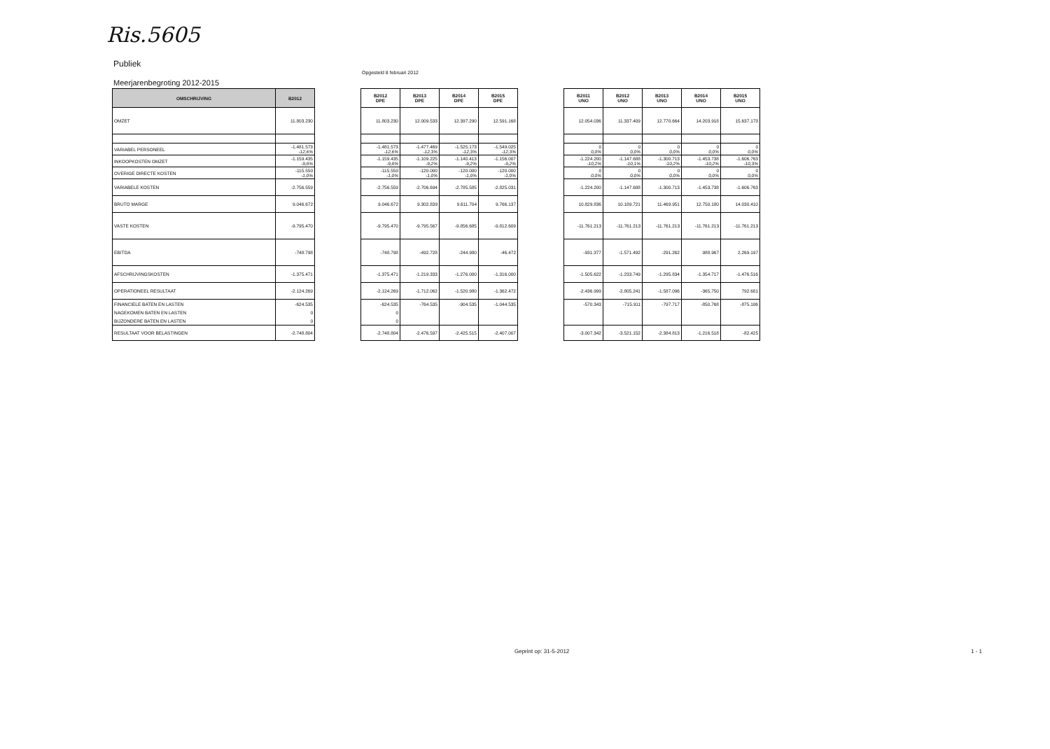Ris.5605
Publiek
Opgesteld 8 februari 2012
Meerjarenbegroting 2012-2015
| OMSCHRIJVING | B2012 |
| --- | --- |
| OMZET | 11.803.230 |
| VARIABEL PERSONEEL | -1.481.573 -12,6% |
| INKOOPKOSTEN OMZET | -1.159.435 -9,8% |
| OVERIGE DIRECTE KOSTEN | -115.550 -1,0% |
| VARIABELE KOSTEN | -2.756.559 |
| BRUTO MARGE | 9.046.672 |
| VASTE KOSTEN | -9.795.470 |
| EBITDA | -748.798 |
| AFSCHRIJVINGSKOSTEN | -1.375.471 |
| OPERATIONEEL RESULTAAT | -2.124.269 |
| FINANCIELE BATEN EN LASTEN | -624.535 |
| NAGEKOMEN BATEN EN LASTEN | 0 |
| BIJZONDERE BATEN EN LASTEN | 0 |
| RESULTAAT VOOR BELASTINGEN | -2.748.804 |
| B2012 DPE | B2013 DPE | B2014 DPE | B2015 DPE |
| --- | --- | --- | --- |
| 11.803.230 | 12.009.533 | 12.397.290 | 12.591.168 |
| -1.481.573 -12,6% | -1.477.469 -12,3% | -1.525.173 -12,3% | -1.549.025 -12,3% |
| -1.159.435 -9,8% | -1.109.225 -9,2% | -1.140.413 -9,2% | -1.156.007 -9,2% |
| -115.550 -1,0% | -120.000 -1,0% | -120.000 -1,0% | -120.000 -1,0% |
| -2.756.559 | -2.706.694 | -2.785.585 | -2.825.031 |
| 9.046.672 | 9.302.839 | 9.611.704 | 9.766.137 |
| -9.795.470 | -9.795.567 | -9.856.685 | -9.812.609 |
| -748.798 | -492.728 | -244.980 | -46.472 |
| -1.375.471 | -1.219.333 | -1.276.000 | -1.316.000 |
| -2.124.269 | -1.712.062 | -1.520.980 | -1.362.472 |
| -624.535 | -764.535 | -904.535 | -1.044.535 |
| 0 | | | |
| 0 | | | |
| -2.748.804 | -2.476.597 | -2.425.515 | -2.407.007 |
| B2011 UNO | B2012 UNO | B2013 UNO | B2014 UNO | B2015 UNO |
| --- | --- | --- | --- | --- |
| 12.054.036 | 11.337.409 | 12.770.664 | 14.203.918 | 15.637.173 |
| 0 0,0% | 0 0,0% | 0 0,0% | 0 0,0% | 0 0,0% |
| -1.224.200 -10,2% | -1.147.688 -10,1% | -1.300.713 -10,2% | -1.453.738 -10,2% | -1.606.763 -10,3% |
| 0 0,0% | 0 0,0% | 0 0,0% | 0 0,0% | 0 0,0% |
| -1.224.200 | -1.147.688 | -1.300.713 | -1.453.738 | -1.606.763 |
| 10.829.836 | 10.189.721 | 11.469.951 | 12.750.180 | 14.030.410 |
| -11.761.213 | -11.761.213 | -11.761.213 | -11.761.213 | -11.761.213 |
| -931.377 | -1.571.492 | -291.262 | 988.967 | 2.269.197 |
| -1.505.622 | -1.233.749 | -1.295.834 | -1.354.717 | -1.476.516 |
| -2.436.999 | -2.805.241 | -1.587.096 | -365.750 | 792.681 |
| -570.343 | -715.911 | -797.717 | -850.768 | -875.106 |
| -3.007.342 | -3.521.152 | -2.384.813 | -1.216.518 | -82.425 |
Geprint op: 31-5-2012 1 - 1